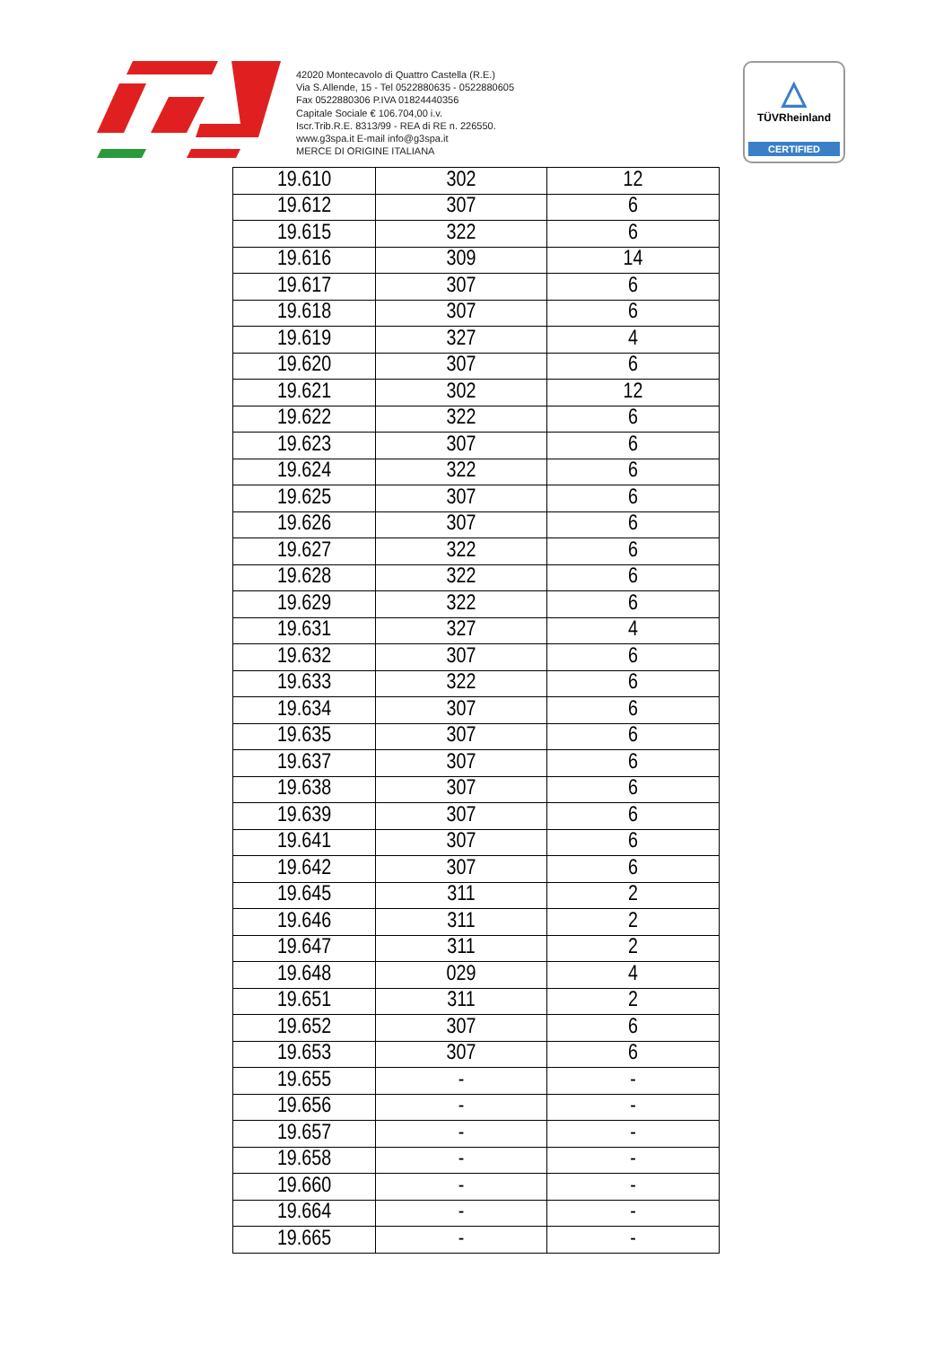42020 Montecavolo di Quattro Castella (R.E.)
Via S.Allende, 15 - Tel 0522880635 - 0522880605
Fax 0522880306 P.IVA 01824440356
Capitale Sociale € 106.704,00 i.v.
Iscr.Trib.R.E. 8313/99 - REA di RE n. 226550.
www.g3spa.it E-mail info@g3spa.it
MERCE DI ORIGINE ITALIANA
△
TÜVRheinland
CERTIFIED
| 19.610 | 302 | 12 |
| 19.612 | 307 | 6 |
| 19.615 | 322 | 6 |
| 19.616 | 309 | 14 |
| 19.617 | 307 | 6 |
| 19.618 | 307 | 6 |
| 19.619 | 327 | 4 |
| 19.620 | 307 | 6 |
| 19.621 | 302 | 12 |
| 19.622 | 322 | 6 |
| 19.623 | 307 | 6 |
| 19.624 | 322 | 6 |
| 19.625 | 307 | 6 |
| 19.626 | 307 | 6 |
| 19.627 | 322 | 6 |
| 19.628 | 322 | 6 |
| 19.629 | 322 | 6 |
| 19.631 | 327 | 4 |
| 19.632 | 307 | 6 |
| 19.633 | 322 | 6 |
| 19.634 | 307 | 6 |
| 19.635 | 307 | 6 |
| 19.637 | 307 | 6 |
| 19.638 | 307 | 6 |
| 19.639 | 307 | 6 |
| 19.641 | 307 | 6 |
| 19.642 | 307 | 6 |
| 19.645 | 311 | 2 |
| 19.646 | 311 | 2 |
| 19.647 | 311 | 2 |
| 19.648 | 029 | 4 |
| 19.651 | 311 | 2 |
| 19.652 | 307 | 6 |
| 19.653 | 307 | 6 |
| 19.655 | - | - |
| 19.656 | - | - |
| 19.657 | - | - |
| 19.658 | - | - |
| 19.660 | - | - |
| 19.664 | - | - |
| 19.665 | - | - |